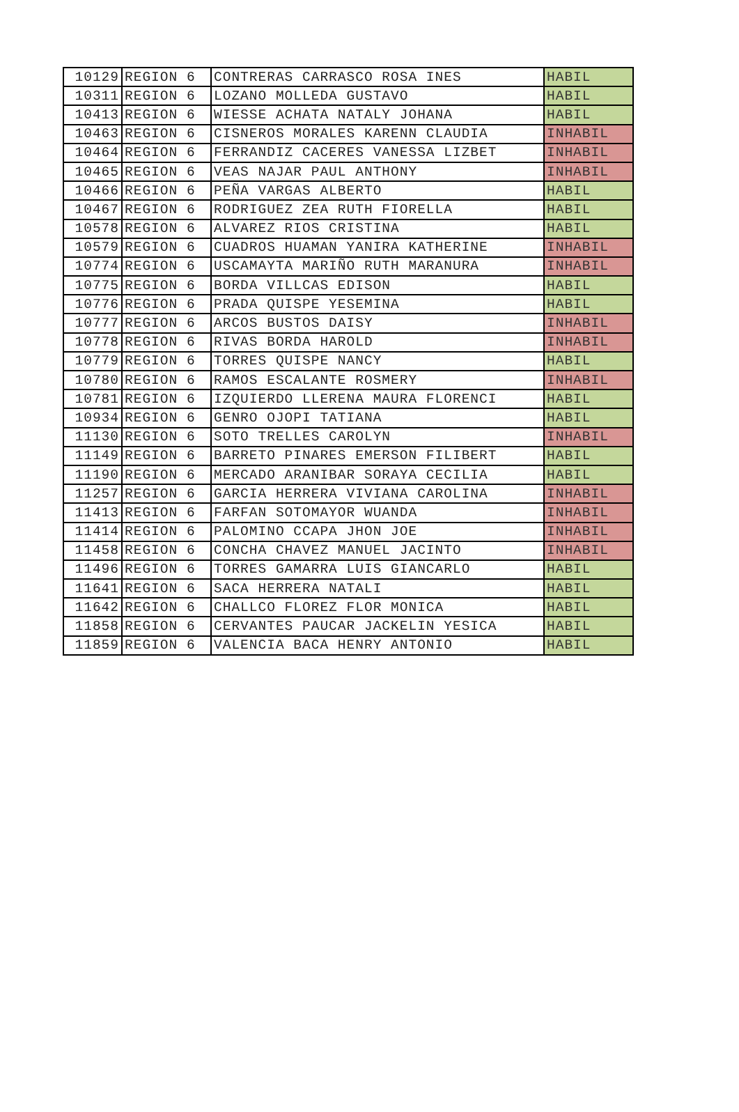| 10129 | REGION 6 | CONTRERAS CARRASCO ROSA INES | HABIL |
| 10311 | REGION 6 | LOZANO MOLLEDA GUSTAVO | HABIL |
| 10413 | REGION 6 | WIESSE ACHATA NATALY JOHANA | HABIL |
| 10463 | REGION 6 | CISNEROS MORALES KARENN CLAUDIA | INHABIL |
| 10464 | REGION 6 | FERRANDIZ CACERES VANESSA LIZBET | INHABIL |
| 10465 | REGION 6 | VEAS NAJAR PAUL ANTHONY | INHABIL |
| 10466 | REGION 6 | PEÑA VARGAS ALBERTO | HABIL |
| 10467 | REGION 6 | RODRIGUEZ ZEA RUTH FIORELLA | HABIL |
| 10578 | REGION 6 | ALVAREZ RIOS CRISTINA | HABIL |
| 10579 | REGION 6 | CUADROS HUAMAN YANIRA KATHERINE | INHABIL |
| 10774 | REGION 6 | USCAMAYTA MARIÑO RUTH MARANURA | INHABIL |
| 10775 | REGION 6 | BORDA VILLCAS EDISON | HABIL |
| 10776 | REGION 6 | PRADA QUISPE YESEMINA | HABIL |
| 10777 | REGION 6 | ARCOS BUSTOS DAISY | INHABIL |
| 10778 | REGION 6 | RIVAS BORDA HAROLD | INHABIL |
| 10779 | REGION 6 | TORRES QUISPE NANCY | HABIL |
| 10780 | REGION 6 | RAMOS ESCALANTE ROSMERY | INHABIL |
| 10781 | REGION 6 | IZQUIERDO LLERENA MAURA FLORENCI | HABIL |
| 10934 | REGION 6 | GENRO OJOPI TATIANA | HABIL |
| 11130 | REGION 6 | SOTO TRELLES CAROLYN | INHABIL |
| 11149 | REGION 6 | BARRETO PINARES EMERSON FILIBERT | HABIL |
| 11190 | REGION 6 | MERCADO ARANIBAR SORAYA CECILIA | HABIL |
| 11257 | REGION 6 | GARCIA HERRERA VIVIANA CAROLINA | INHABIL |
| 11413 | REGION 6 | FARFAN SOTOMAYOR WUANDA | INHABIL |
| 11414 | REGION 6 | PALOMINO CCAPA JHON JOE | INHABIL |
| 11458 | REGION 6 | CONCHA CHAVEZ MANUEL JACINTO | INHABIL |
| 11496 | REGION 6 | TORRES GAMARRA LUIS GIANCARLO | HABIL |
| 11641 | REGION 6 | SACA HERRERA NATALI | HABIL |
| 11642 | REGION 6 | CHALLCO FLOREZ FLOR MONICA | HABIL |
| 11858 | REGION 6 | CERVANTES PAUCAR JACKELIN YESICA | HABIL |
| 11859 | REGION 6 | VALENCIA BACA HENRY ANTONIO | HABIL |